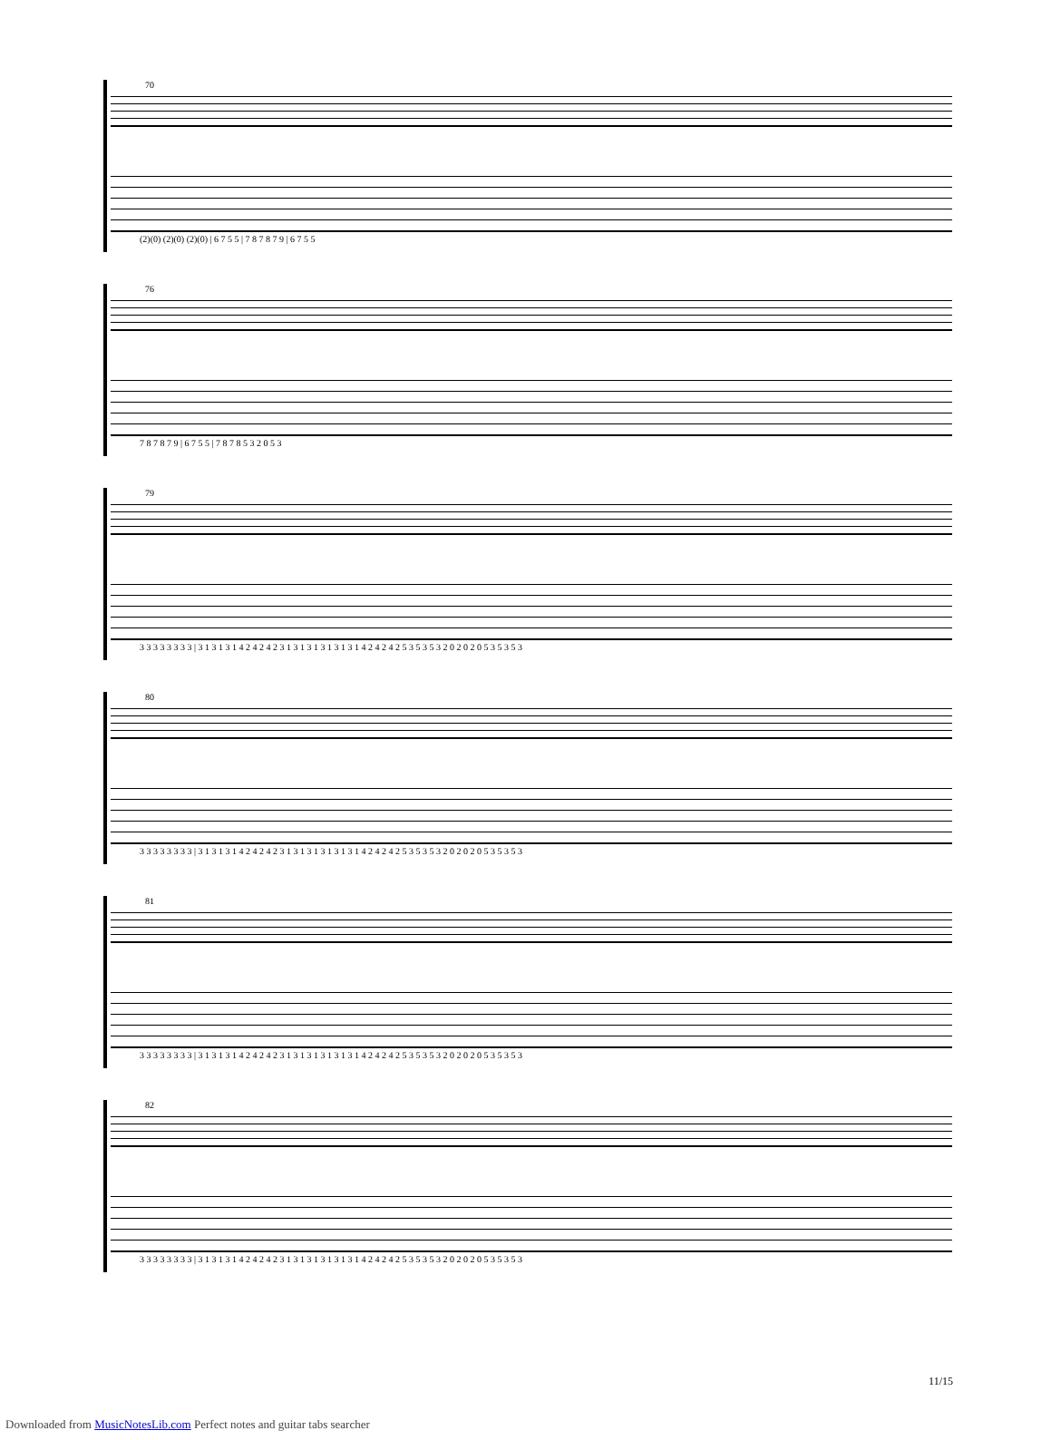70
(2)(0) (2)(0) (2)(0) | 6 7 5 5 | 7 8 7 8 7 9 | 6 7 5 5
76
7 8 7 8 7 9 | 6 7 5 5 | 7 8 7 8 5 3 2 0 5 3
79
3 3 3 3 3 3 3 3 | 3 1 3 1 3 1 4 2 4 2 4 2 3 1 3 1 3 1 3 1 3 1 3 1 4 2 4 2 4 2 5 3 5 3 5 3 2 0 2 0 2 0 5 3 5 3 5 3
80
3 3 3 3 3 3 3 3 | 3 1 3 1 3 1 4 2 4 2 4 2 3 1 3 1 3 1 3 1 3 1 3 1 4 2 4 2 4 2 5 3 5 3 5 3 2 0 2 0 2 0 5 3 5 3 5 3
81
3 3 3 3 3 3 3 3 | 3 1 3 1 3 1 4 2 4 2 4 2 3 1 3 1 3 1 3 1 3 1 3 1 4 2 4 2 4 2 5 3 5 3 5 3 2 0 2 0 2 0 5 3 5 3 5 3
82
3 3 3 3 3 3 3 3 | 3 1 3 1 3 1 4 2 4 2 4 2 3 1 3 1 3 1 3 1 3 1 3 1 4 2 4 2 4 2 5 3 5 3 5 3 2 0 2 0 2 0 5 3 5 3 5 3
11/15
Downloaded from MusicNotesLib.com Perfect notes and guitar tabs searcher